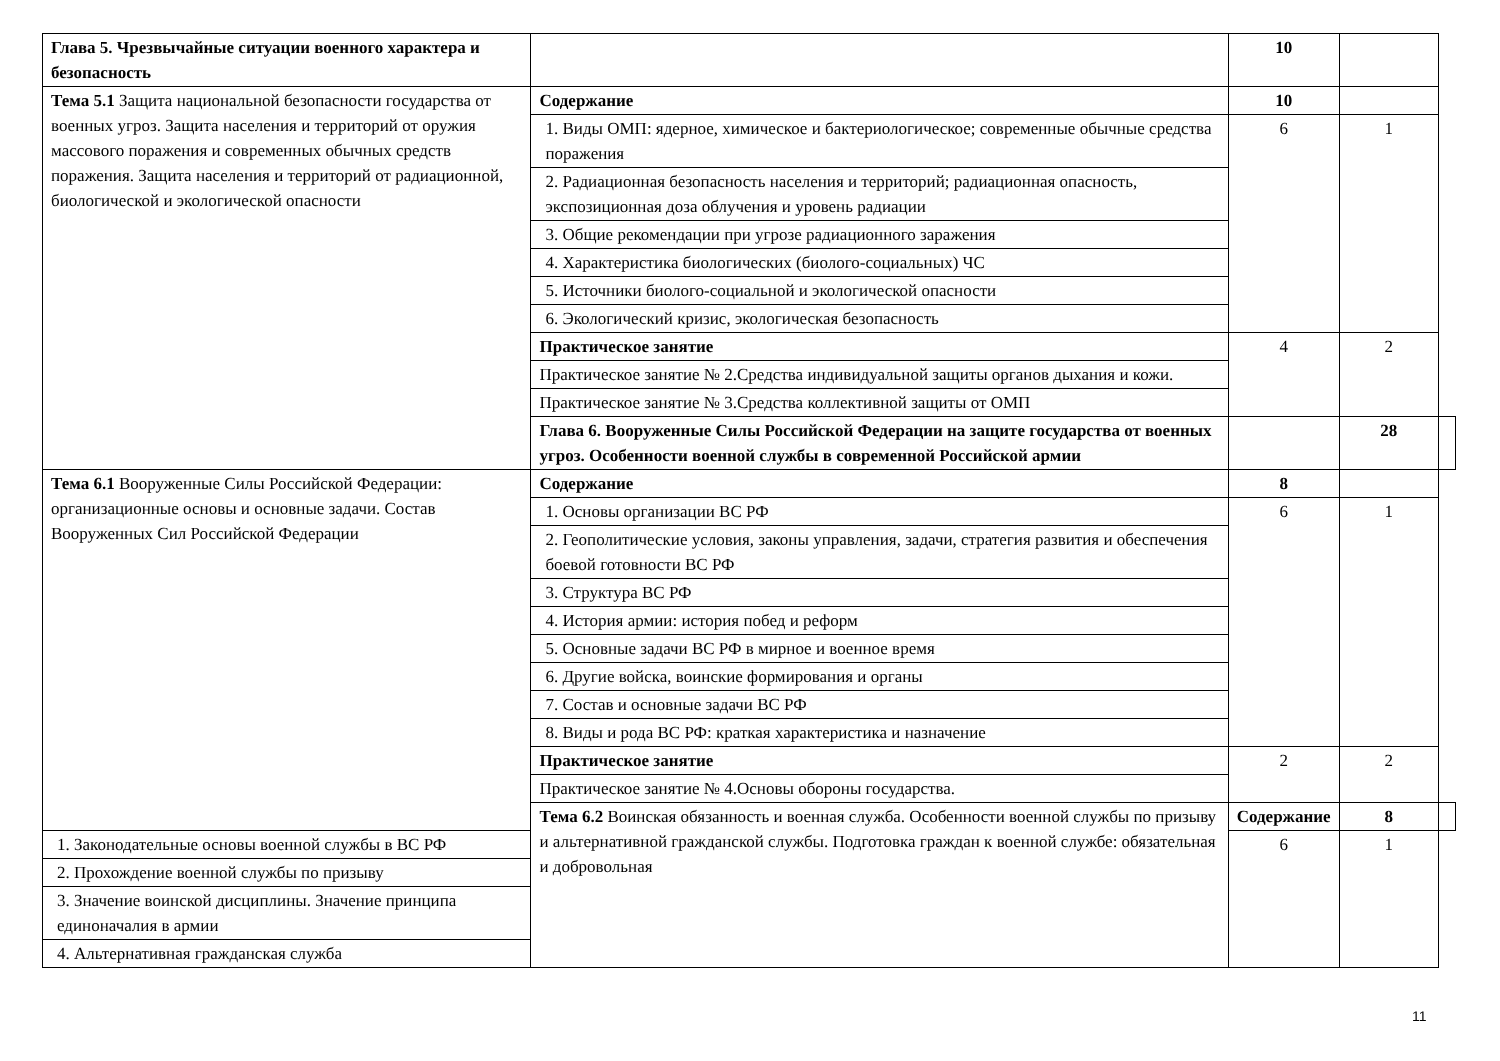| Глава 5. Чрезвычайные ситуации военного характера и безопасность | | 10 | | |
| Тема 5.1 Защита национальной безопасности государства от военных угроз. Защита населения и территорий от оружия массового поражения и современных обычных средств поражения. Защита населения и территорий от радиационной, биологической и экологической опасности | Содержание | 10 | | |
| | 1. Виды ОМП: ядерное, химическое и бактериологическое; современные обычные средства поражения | 6 | 1 | |
| | 2. Радиационная безопасность населения и территорий; радиационная опасность, экспозиционная доза облучения и уровень радиации | | | |
| | 3. Общие рекомендации при угрозе радиационного заражения | | | |
| | 4. Характеристика биологических (биолого-социальных) ЧС | | | |
| | 5. Источники биолого-социальной и экологической опасности | | | |
| | 6. Экологический кризис, экологическая безопасность | | | |
| | Практическое занятие | 4 | 2 | |
| | Практическое занятие № 2.Средства индивидуальной защиты органов дыхания и кожи. | | | |
| | Практическое занятие № 3.Средства коллективной защиты от ОМП | | | |
| | Глава 6. Вооруженные Силы Российской Федерации на защите государства от военных угроз. Особенности военной службы в современной Российской армии | | 28 | |
| Тема 6.1 Вооруженные Силы Российской Федерации: организационные основы и основные задачи. Состав Вооруженных Сил Российской Федерации | Содержание | 8 | | |
| | 1. Основы организации ВС РФ | 6 | 1 | |
| | 2. Геополитические условия, законы управления, задачи, стратегия развития и обеспечения боевой готовности ВС РФ | | | |
| | 3. Структура ВС РФ | | | |
| | 4. История армии: история побед и реформ | | | |
| | 5. Основные задачи ВС РФ в мирное и военное время | | | |
| | 6. Другие войска, воинские формирования и органы | | | |
| | 7. Состав и основные задачи ВС РФ | | | |
| | 8. Виды и рода ВС РФ: краткая характеристика и назначение | | | |
| | Практическое занятие | 2 | 2 | |
| | Практическое занятие № 4.Основы обороны государства. | | | |
| | Тема 6.2 Воинская обязанность и военная служба. Особенности военной службы по призыву и альтернативной гражданской службы. Подготовка граждан к военной службе: обязательная и добровольная | Содержание | 8 | |
| 1. Законодательные основы военной службы в ВС РФ | | 6 | 1 | |
| 2. Прохождение военной службы по призыву | | | | |
| 3. Значение воинской дисциплины. Значение принципа единоначалия в армии | | | | |
| 4. Альтернативная гражданская служба | | | | |
11